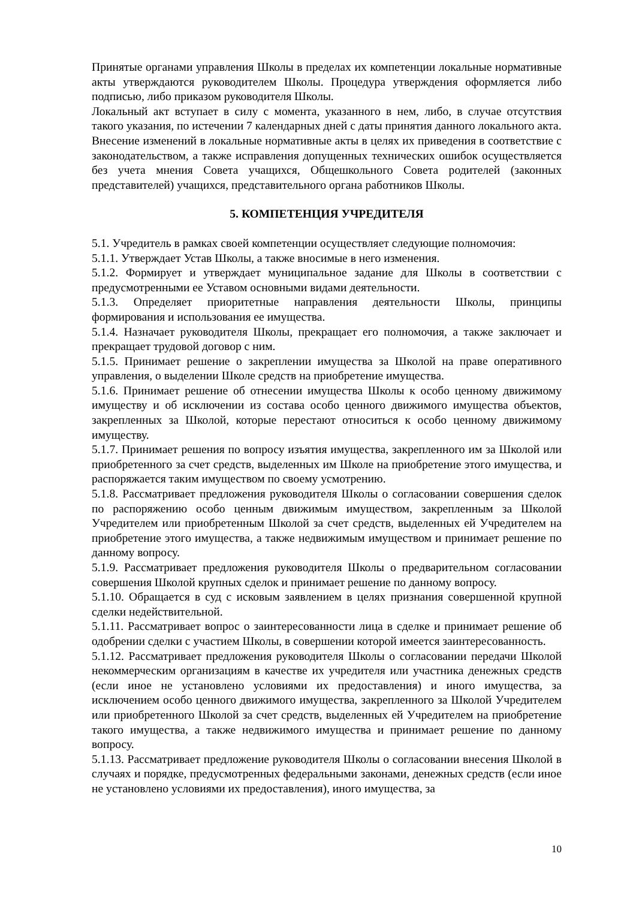Принятые органами управления Школы в пределах их компетенции локальные нормативные акты утверждаются руководителем Школы. Процедура утверждения оформляется либо подписью, либо приказом руководителя Школы.
Локальный акт вступает в силу с момента, указанного в нем, либо, в случае отсутствия такого указания, по истечении 7 календарных дней с даты принятия данного локального акта.
Внесение изменений в локальные нормативные акты в целях их приведения в соответствие с законодательством, а также исправления допущенных технических ошибок осуществляется без учета мнения Совета учащихся, Общешкольного Совета родителей (законных представителей) учащихся, представительного органа работников Школы.
5. КОМПЕТЕНЦИЯ УЧРЕДИТЕЛЯ
5.1. Учредитель в рамках своей компетенции осуществляет следующие полномочия:
5.1.1. Утверждает Устав Школы, а также вносимые в него изменения.
5.1.2. Формирует и утверждает муниципальное задание для Школы в соответствии с предусмотренными ее Уставом основными видами деятельности.
5.1.3. Определяет приоритетные направления деятельности Школы, принципы формирования и использования ее имущества.
5.1.4. Назначает руководителя Школы, прекращает его полномочия, а также заключает и прекращает трудовой договор с ним.
5.1.5. Принимает решение о закреплении имущества за Школой на праве оперативного управления, о выделении Школе средств на приобретение имущества.
5.1.6. Принимает решение об отнесении имущества Школы к особо ценному движимому имуществу и об исключении из состава особо ценного движимого имущества объектов, закрепленных за Школой, которые перестают относиться к особо ценному движимому имуществу.
5.1.7. Принимает решения по вопросу изъятия имущества, закрепленного им за Школой или приобретенного за счет средств, выделенных им Школе на приобретение этого имущества, и распоряжается таким имуществом по своему усмотрению.
5.1.8. Рассматривает предложения руководителя Школы о согласовании совершения сделок по распоряжению особо ценным движимым имуществом, закрепленным за Школой Учредителем или приобретенным Школой за счет средств, выделенных ей Учредителем на приобретение этого имущества, а также недвижимым имуществом и принимает решение по данному вопросу.
5.1.9. Рассматривает предложения руководителя Школы о предварительном согласовании совершения Школой крупных сделок и принимает решение по данному вопросу.
5.1.10. Обращается в суд с исковым заявлением в целях признания совершенной крупной сделки недействительной.
5.1.11. Рассматривает вопрос о заинтересованности лица в сделке и принимает решение об одобрении сделки с участием Школы, в совершении которой имеется заинтересованность.
5.1.12. Рассматривает предложения руководителя Школы о согласовании передачи Школой некоммерческим организациям в качестве их учредителя или участника денежных средств (если иное не установлено условиями их предоставления) и иного имущества, за исключением особо ценного движимого имущества, закрепленного за Школой Учредителем или приобретенного Школой за счет средств, выделенных ей Учредителем на приобретение такого имущества, а также недвижимого имущества и принимает решение по данному вопросу.
5.1.13. Рассматривает предложение руководителя Школы о согласовании внесения Школой в случаях и порядке, предусмотренных федеральными законами, денежных средств (если иное не установлено условиями их предоставления), иного имущества, за
10